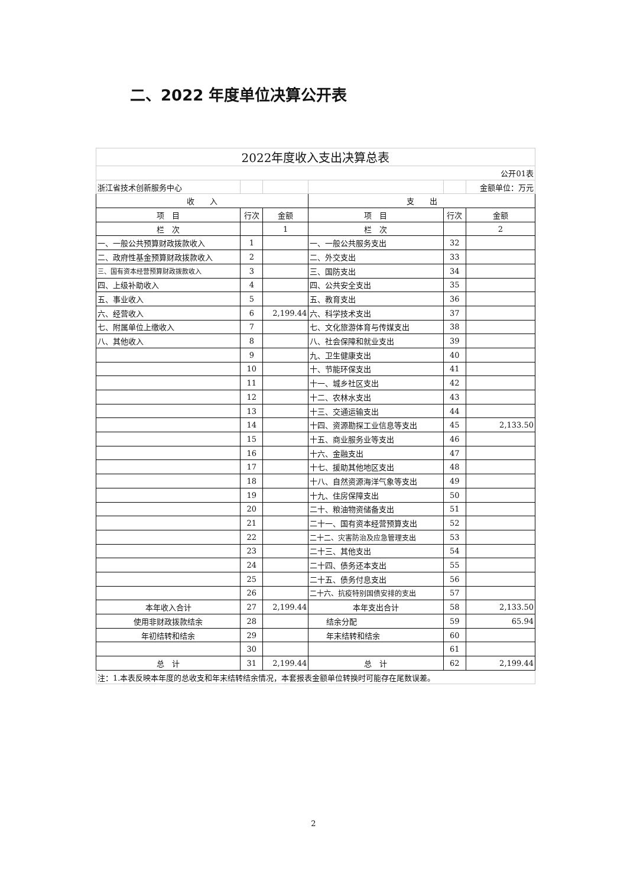二、2022 年度单位决算公开表
| 2022年度收入支出决算总表 | | | | | |
| 公开01表 | | | | | |
| 浙江省技术创新服务中心 | | | | | 金额单位：万元 |
| 收 入 | | | 支 出 | | |
| 项 目 | 行次 | 金额 | 项 目 | 行次 | 金额 |
| 栏 次 | | 1 | 栏 次 | | 2 |
| 一、一般公共预算财政拨款收入 | 1 | | 一、一般公共服务支出 | 32 | |
| 二、政府性基金预算财政拨款收入 | 2 | | 二、外交支出 | 33 | |
| 三、国有资本经营预算财政拨款收入 | 3 | | 三、国防支出 | 34 | |
| 四、上级补助收入 | 4 | | 四、公共安全支出 | 35 | |
| 五、事业收入 | 5 | | 五、教育支出 | 36 | |
| 六、经营收入 | 6 | 2,199.44 | 六、科学技术支出 | 37 | |
| 七、附属单位上缴收入 | 7 | | 七、文化旅游体育与传媒支出 | 38 | |
| 八、其他收入 | 8 | | 八、社会保障和就业支出 | 39 | |
| | 9 | | 九、卫生健康支出 | 40 | |
| | 10 | | 十、节能环保支出 | 41 | |
| | 11 | | 十一、城乡社区支出 | 42 | |
| | 12 | | 十二、农林水支出 | 43 | |
| | 13 | | 十三、交通运输支出 | 44 | |
| | 14 | | 十四、资源勘探工业信息等支出 | 45 | 2,133.50 |
| | 15 | | 十五、商业服务业等支出 | 46 | |
| | 16 | | 十六、金融支出 | 47 | |
| | 17 | | 十七、援助其他地区支出 | 48 | |
| | 18 | | 十八、自然资源海洋气象等支出 | 49 | |
| | 19 | | 十九、住房保障支出 | 50 | |
| | 20 | | 二十、粮油物资储备支出 | 51 | |
| | 21 | | 二十一、国有资本经营预算支出 | 52 | |
| | 22 | | 二十二、灾害防治及应急管理支出 | 53 | |
| | 23 | | 二十三、其他支出 | 54 | |
| | 24 | | 二十四、债务还本支出 | 55 | |
| | 25 | | 二十五、债务付息支出 | 56 | |
| | 26 | | 二十六、抗疫特别国债安排的支出 | 57 | |
| 本年收入合计 | 27 | 2,199.44 | 本年支出合计 | 58 | 2,133.50 |
| 使用非财政拨款结余 | 28 | | 结余分配 | 59 | 65.94 |
| 年初结转和结余 | 29 | | 年末结转和结余 | 60 | |
| | 30 | | | 61 | |
| 总 计 | 31 | 2,199.44 | 总 计 | 62 | 2,199.44 |
| 注：1.本表反映本年度的总收支和年末结转结余情况，本套报表金额单位转换时可能存在尾数误差。 | | | | | |
2